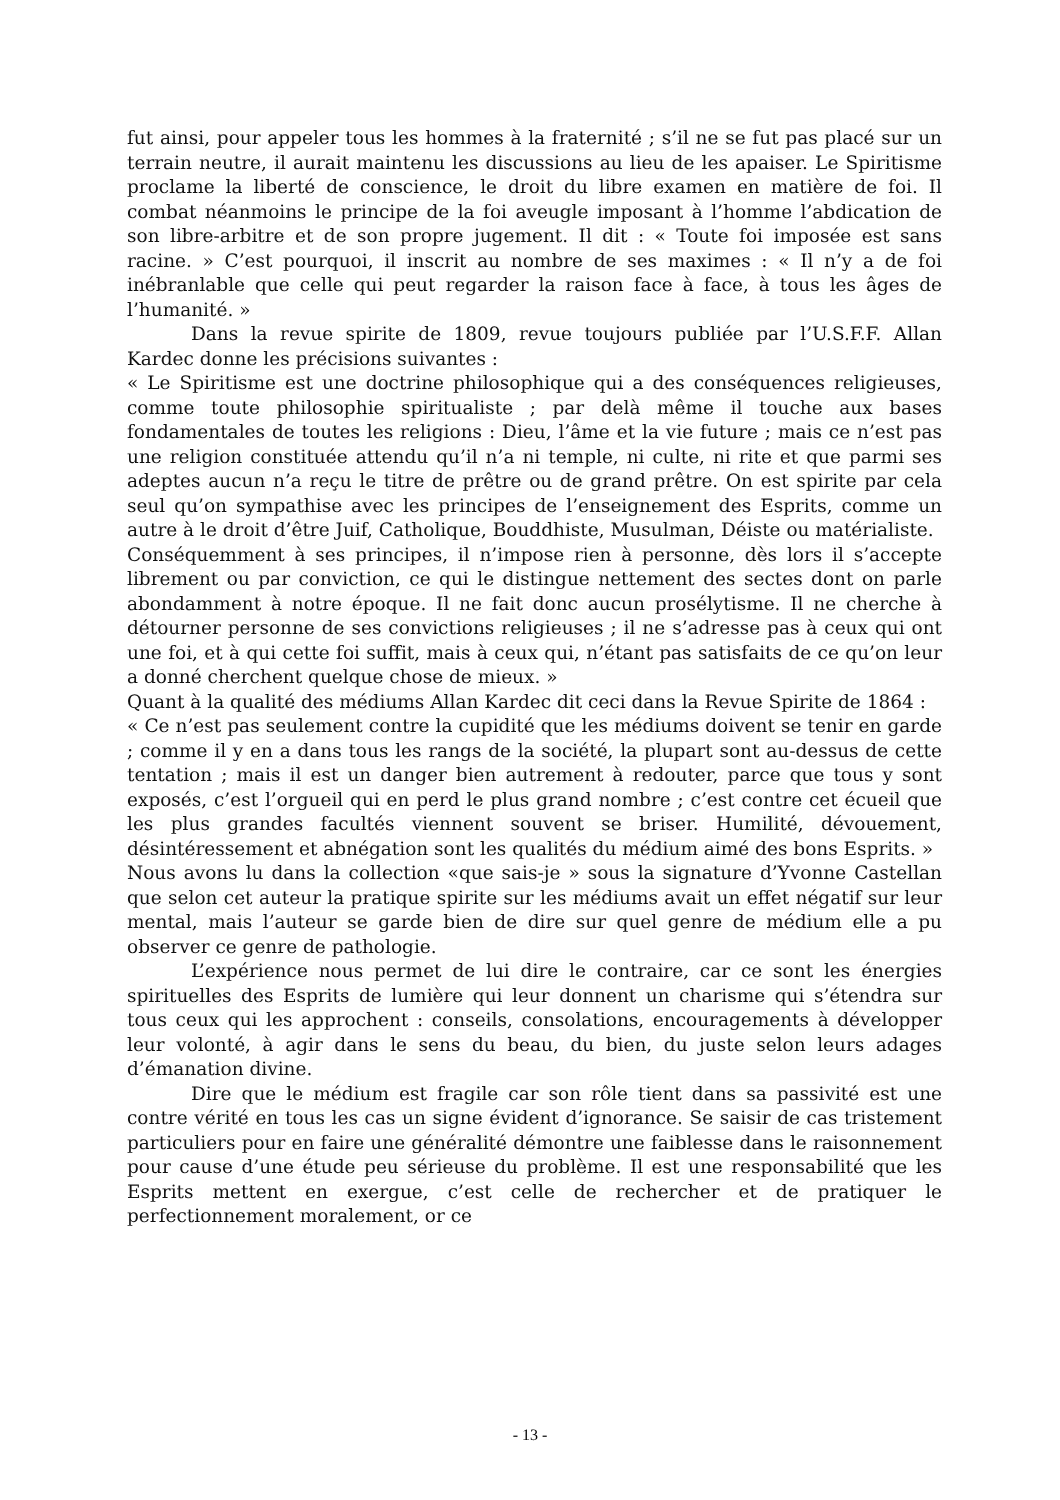fut ainsi, pour appeler tous les hommes à la fraternité ; s’il ne se fut pas placé sur un terrain neutre, il aurait maintenu les discussions au lieu de les apaiser. Le Spiritisme proclame la liberté de conscience, le droit du libre examen en matière de foi. Il combat néanmoins le principe de la foi aveugle imposant à l’homme l’abdication de son libre-arbitre et de son propre jugement. Il dit : « Toute foi imposée est sans racine. » C’est pourquoi, il inscrit au nombre de ses maximes : « Il n’y a de foi inébranlable que celle qui peut regarder la raison face à face, à tous les âges de l’humanité. »
Dans la revue spirite de 1809, revue toujours publiée par l’U.S.F.F. Allan Kardec donne les précisions suivantes :
« Le Spiritisme est une doctrine philosophique qui a des conséquences religieuses, comme toute philosophie spiritualiste ; par delà même il touche aux bases fondamentales de toutes les religions : Dieu, l’âme et la vie future ; mais ce n’est pas une religion constituée attendu qu’il n’a ni temple, ni culte, ni rite et que parmi ses adeptes aucun n’a reçu le titre de prêtre ou de grand prêtre. On est spirite par cela seul qu’on sympathise avec les principes de l’enseignement des Esprits, comme un autre à le droit d’être Juif, Catholique, Bouddhiste, Musulman, Déiste ou matérialiste.
Conséquemment à ses principes, il n’impose rien à personne, dès lors il s’accepte librement ou par conviction, ce qui le distingue nettement des sectes dont on parle abondamment à notre époque. Il ne fait donc aucun prosélytisme. Il ne cherche à détourner personne de ses convictions religieuses ; il ne s’adresse pas à ceux qui ont une foi, et à qui cette foi suffit, mais à ceux qui, n’étant pas satisfaits de ce qu’on leur a donné cherchent quelque chose de mieux. »
Quant à la qualité des médiums Allan Kardec dit ceci dans la Revue Spirite de 1864 :
« Ce n’est pas seulement contre la cupidité que les médiums doivent se tenir en garde ; comme il y en a dans tous les rangs de la société, la plupart sont au-dessus de cette tentation ; mais il est un danger bien autrement à redouter, parce que tous y sont exposés, c’est l’orgueil qui en perd le plus grand nombre ; c’est contre cet écueil que les plus grandes facultés viennent souvent se briser. Humilité, dévouement, désintéressement et abnégation sont les qualités du médium aimé des bons Esprits. »
Nous avons lu dans la collection «que sais-je » sous la signature d’Yvonne Castellan que selon cet auteur la pratique spirite sur les médiums avait un effet négatif sur leur mental, mais l’auteur se garde bien de dire sur quel genre de médium elle a pu observer ce genre de pathologie.
L’expérience nous permet de lui dire le contraire, car ce sont les énergies spirituelles des Esprits de lumière qui leur donnent un charisme qui s’étendra sur tous ceux qui les approchent : conseils, consolations, encouragements à développer leur volonté, à agir dans le sens du beau, du bien, du juste selon leurs adages d’émanation divine.
Dire que le médium est fragile car son rôle tient dans sa passivité est une contre vérité en tous les cas un signe évident d’ignorance. Se saisir de cas tristement particuliers pour en faire une généralité démontre une faiblesse dans le raisonnement pour cause d’une étude peu sérieuse du problème. Il est une responsabilité que les Esprits mettent en exergue, c’est celle de rechercher et de pratiquer le perfectionnement moralement, or ce
- 13 -